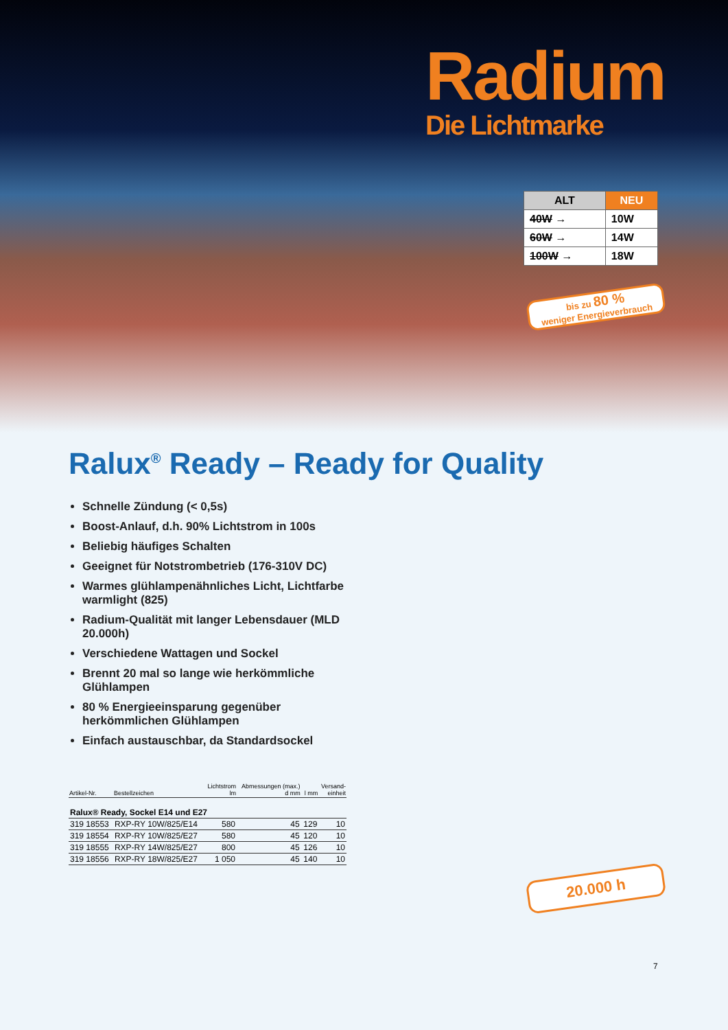Radium
Die Lichtmarke
| ALT | NEU |
| --- | --- |
| 40W → | 10W |
| 60W → | 14W |
| 100W → | 18W |
bis zu 80 %
weniger Energieverbrauch
Ralux<sup>®</sup> Ready – Ready for Quality
Schnelle Zündung (< 0,5s)
Boost-Anlauf, d.h. 90% Lichtstrom in 100s
Beliebig häufiges Schalten
Geeignet für Notstrombetrieb (176-310V DC)
Warmes glühlampenähnliches Licht, Lichtfarbe warmlight (825)
Radium-Qualität mit langer Lebensdauer (MLD 20.000h)
Verschiedene Wattagen und Sockel
Brennt 20 mal so lange wie herkömmliche Glühlampen
80 % Energieeinsparung gegenüber herkömmlichen Glühlampen
Einfach austauschbar, da Standardsockel
| Artikel-Nr. | Bestellzeichen | Lichtstrom lm | Abmessungen (max.) d mm | l mm | Versand- einheit |
| --- | --- | --- | --- | --- | --- |
| Ralux® Ready, Sockel E14 und E27 | | | | | |
| 319 18553 | RXP-RY 10W/825/E14 | 580 | 45 | 129 | 10 |
| 319 18554 | RXP-RY 10W/825/E27 | 580 | 45 | 120 | 10 |
| 319 18555 | RXP-RY 14W/825/E27 | 800 | 45 | 126 | 10 |
| 319 18556 | RXP-RY 18W/825/E27 | 1 050 | 45 | 140 | 10 |
20.000 h
7